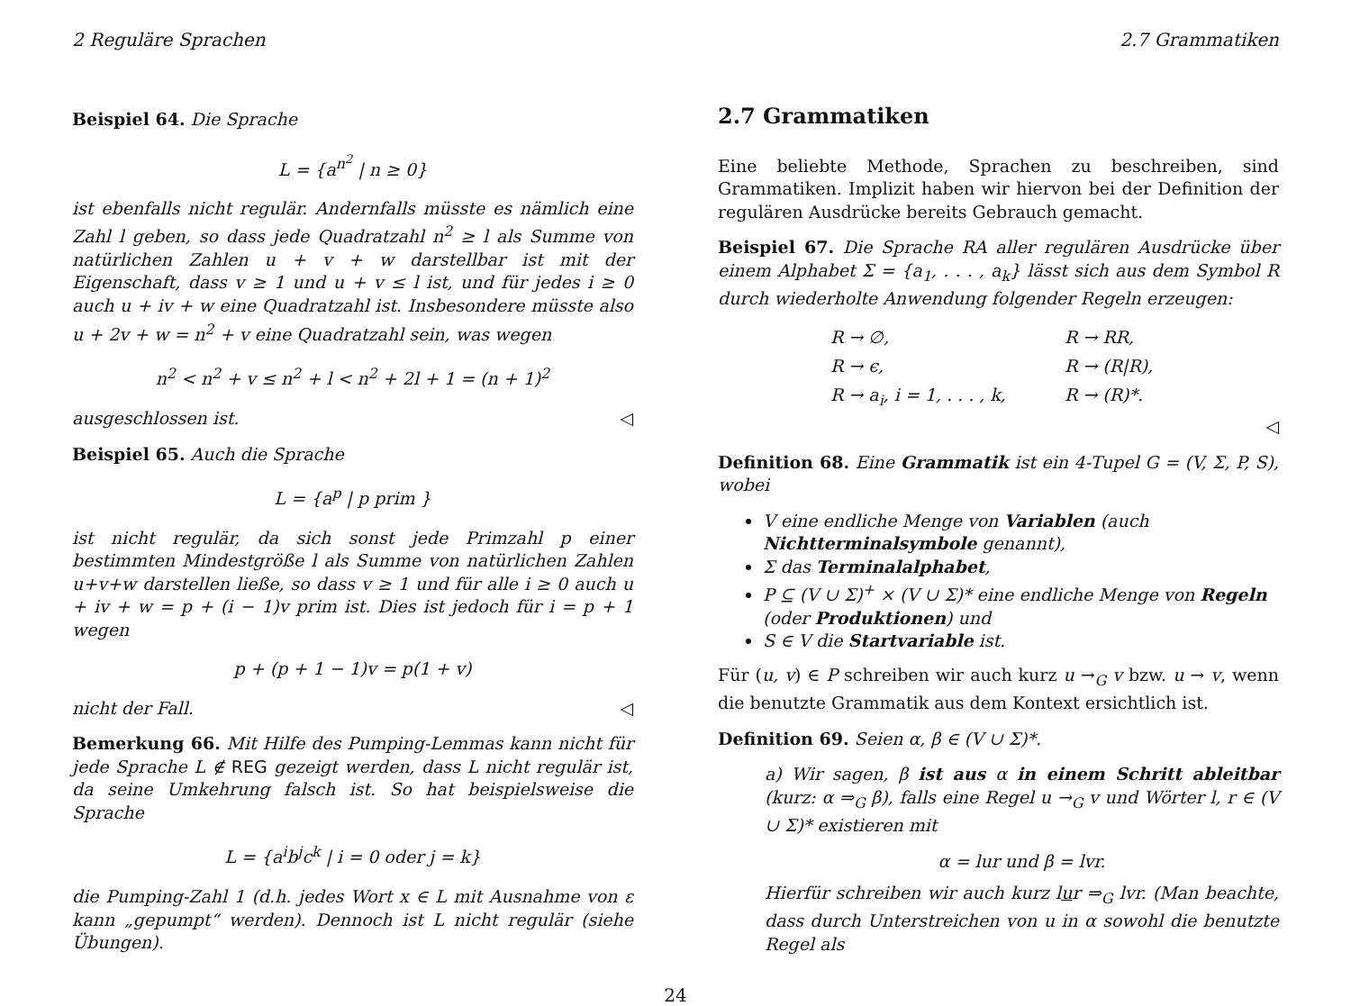2 Reguläre Sprachen 2.7 Grammatiken
Beispiel 64. Die Sprache
L = {a<sup>n<sup>2</sup></sup> | n ≥ 0}
ist ebenfalls nicht regulär. Andernfalls müsste es nämlich eine Zahl l geben, so dass jede Quadratzahl n<sup>2</sup> ≥ l als Summe von natürlichen Zahlen u + v + w darstellbar ist mit der Eigenschaft, dass v ≥ 1 und u + v ≤ l ist, und für jedes i ≥ 0 auch u + iv + w eine Quadratzahl ist. Insbesondere müsste also u + 2v + w = n<sup>2</sup> + v eine Quadratzahl sein, was wegen
n<sup>2</sup> < n<sup>2</sup> + v ≤ n<sup>2</sup> + l < n<sup>2</sup> + 2l + 1 = (n + 1)<sup>2</sup>
ausgeschlossen ist. ◁
Beispiel 65. Auch die Sprache
L = {a<sup>p</sup> | p prim }
ist nicht regulär, da sich sonst jede Primzahl p einer bestimmten Mindestgröße l als Summe von natürlichen Zahlen u+v+w darstellen ließe, so dass v ≥ 1 und für alle i ≥ 0 auch u + iv + w = p + (i − 1)v prim ist. Dies ist jedoch für i = p + 1 wegen
p + (p + 1 − 1)v = p(1 + v)
nicht der Fall. ◁
Bemerkung 66. Mit Hilfe des Pumping-Lemmas kann nicht für jede Sprache L ∉ REG gezeigt werden, dass L nicht regulär ist, da seine Umkehrung falsch ist. So hat beispielsweise die Sprache
L = {a<sup>i</sup>b<sup>j</sup>c<sup>k</sup> | i = 0 oder j = k}
die Pumping-Zahl 1 (d.h. jedes Wort x ∈ L mit Ausnahme von ε kann „gepumpt“ werden). Dennoch ist L nicht regulär (siehe Übungen).
2.7 Grammatiken
Eine beliebte Methode, Sprachen zu beschreiben, sind Grammatiken. Implizit haben wir hiervon bei der Definition der regulären Ausdrücke bereits Gebrauch gemacht.
Beispiel 67. Die Sprache RA aller regulären Ausdrücke über einem Alphabet Σ = {a<sub>1</sub>, . . . , a<sub>k</sub>} lässt sich aus dem Symbol R durch wiederholte Anwendung folgender Regeln erzeugen:
R → ∅, R → RR, R → ϵ, R → (R|R), R → a<sub>i</sub>, i = 1, . . . , k, R → (R)*.
◁
Definition 68. Eine Grammatik ist ein 4-Tupel G = (V, Σ, P, S), wobei
V eine endliche Menge von Variablen (auch Nichtterminalsymbole genannt),
Σ das Terminalalphabet,
P ⊆ (V ∪ Σ)<sup>+</sup> × (V ∪ Σ)* eine endliche Menge von Regeln (oder Produktionen) und
S ∈ V die Startvariable ist.
Für (u, v) ∈ P schreiben wir auch kurz u →<sub>G</sub> v bzw. u → v, wenn die benutzte Grammatik aus dem Kontext ersichtlich ist.
Definition 69. Seien α, β ∈ (V ∪ Σ)*.
a) Wir sagen, β ist aus α in einem Schritt ableitbar (kurz: α ⇒<sub>G</sub> β), falls eine Regel u →<sub>G</sub> v und Wörter l, r ∈ (V ∪ Σ)* existieren mit
α = lur und β = lvr.
Hierfür schreiben wir auch kurz lur ⇒<sub>G</sub> lvr. (Man beachte, dass durch Unterstreichen von u in α sowohl die benutzte Regel als
24